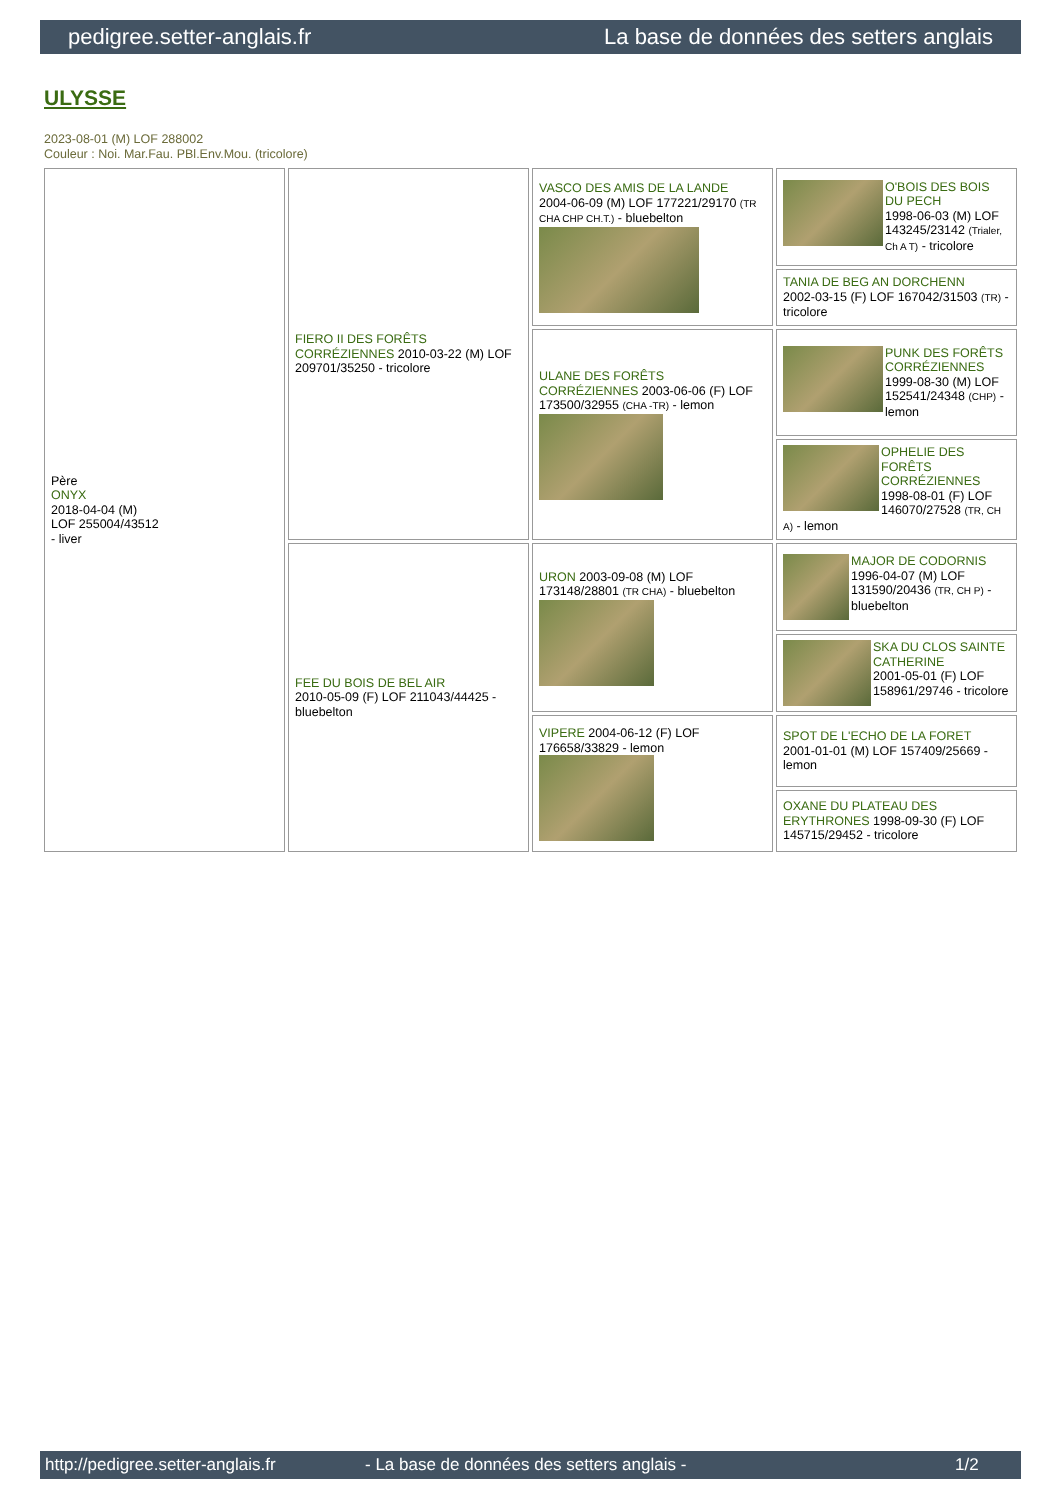pedigree.setter-anglais.fr La base de données des setters anglais
ULYSSE
2023-08-01 (M) LOF 288002
Couleur : Noi. Mar.Fau. PBl.Env.Mou. (tricolore)
| Père ONYX 2018-04-04 (M) LOF 255004/43512 - liver | FIERO II DES FORÊTS CORRÉZIENNES 2010-03-22 (M) LOF 209701/35250 - tricolore | VASCO DES AMIS DE LA LANDE 2004-06-09 (M) LOF 177221/29170 (TR CHA CHP CH.T.) - bluebelton | O'BOIS DES BOIS DU PECH 1998-06-03 (M) LOF 143245/23142 (Trialer, Ch A T) - tricolore |
| | | | TANIA DE BEG AN DORCHENN 2002-03-15 (F) LOF 167042/31503 (TR) - tricolore |
| | | ULANE DES FORÊTS CORRÉZIENNES 2003-06-06 (F) LOF 173500/32955 (CHA -TR) - lemon | PUNK DES FORÊTS CORRÉZIENNES 1999-08-30 (M) LOF 152541/24348 (CHP) - lemon |
| | | | OPHELIE DES FORÊTS CORRÉZIENNES 1998-08-01 (F) LOF 146070/27528 (TR, CH A) - lemon |
| | FEE DU BOIS DE BEL AIR 2010-05-09 (F) LOF 211043/44425 - bluebelton | URON 2003-09-08 (M) LOF 173148/28801 (TR CHA) - bluebelton | MAJOR DE CODORNIS 1996-04-07 (M) LOF 131590/20436 (TR, CH P) - bluebelton |
| | | | SKA DU CLOS SAINTE CATHERINE 2001-05-01 (F) LOF 158961/29746 - tricolore |
| | | VIPERE 2004-06-12 (F) LOF 176658/33829 - lemon | SPOT DE L'ECHO DE LA FORET 2001-01-01 (M) LOF 157409/25669 - lemon |
| | | | OXANE DU PLATEAU DES ERYTHRONES 1998-09-30 (F) LOF 145715/29452 - tricolore |
http://pedigree.setter-anglais.fr - La base de données des setters anglais - 1/2